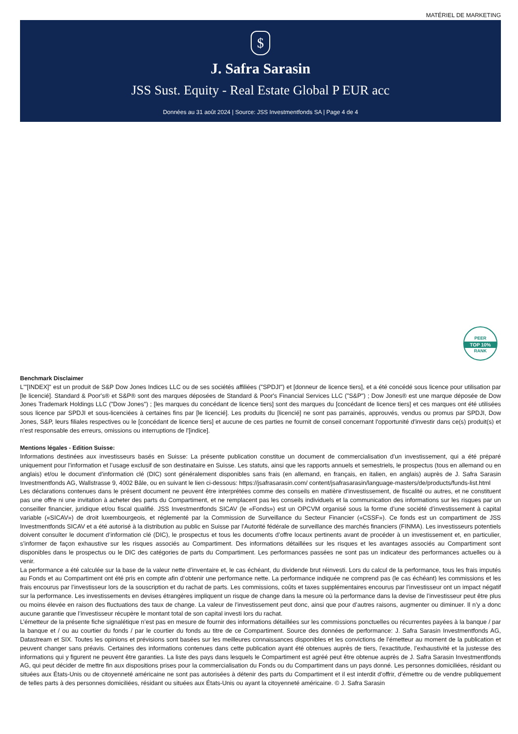MATÉRIEL DE MARKETING
$
J. Safra Sarasin
JSS Sust. Equity - Real Estate Global P EUR acc
Données au 31 août 2024 | Source: JSS Investmentfonds SA | Page 4 de 4
PEER
TOP 10%
RANK
Benchmark Disclaimer
L'"[INDEX]" est un produit de S&P Dow Jones Indices LLC ou de ses sociétés affiliées ("SPDJI") et [donneur de licence tiers], et a été concédé sous licence pour utilisation par [le licencié]. Standard & Poor's® et S&P® sont des marques déposées de Standard & Poor's Financial Services LLC ("S&P") ; Dow Jones® est une marque déposée de Dow Jones Trademark Holdings LLC ("Dow Jones") ; [les marques du concédant de licence tiers] sont des marques du [concédant de licence tiers] et ces marques ont été utilisées sous licence par SPDJI et sous-licenciées à certaines fins par [le licencié]. Les produits du [licencié] ne sont pas parrainés, approuvés, vendus ou promus par SPDJI, Dow Jones, S&P, leurs filiales respectives ou le [concédant de licence tiers] et aucune de ces parties ne fournit de conseil concernant l'opportunité d'investir dans ce(s) produit(s) et n'est responsable des erreurs, omissions ou interruptions de l'[indice].
Mentions légales - Edition Suisse:
Informations destinées aux investisseurs basés en Suisse: La présente publication constitue un document de commercialisation d’un investissement, qui a été préparé uniquement pour l’information et l’usage exclusif de son destinataire en Suisse. Les statuts, ainsi que les rapports annuels et semestriels, le prospectus (tous en allemand ou en anglais) et/ou le document d’information clé (DIC) sont généralement disponibles sans frais (en allemand, en français, en italien, en anglais) auprès de J. Safra Sarasin Investmentfonds AG, Wallstrasse 9, 4002 Bâle, ou en suivant le lien ci-dessous: https://jsafrasarasin.com/ content/jsafrasarasin/language-masters/de/products/funds-list.html
Les déclarations contenues dans le présent document ne peuvent être interprétées comme des conseils en matière d’investissement, de fiscalité ou autres, et ne constituent pas une offre ni une invitation à acheter des parts du Compartiment, et ne remplacent pas les conseils individuels et la communication des informations sur les risques par un conseiller financier, juridique et/ou fiscal qualifié. JSS Investmentfonds SICAV (le «Fonds») est un OPCVM organisé sous la forme d’une société d’investissement à capital variable («SICAV») de droit luxembourgeois, et réglementé par la Commission de Surveillance du Secteur Financier («CSSF»). Ce fonds est un compartiment de JSS Investmentfonds SICAV et a été autorisé à la distribution au public en Suisse par l’Autorité fédérale de surveillance des marchés financiers (FINMA). Les investisseurs potentiels doivent consulter le document d’information clé (DIC), le prospectus et tous les documents d’offre locaux pertinents avant de procéder à un investissement et, en particulier, s’informer de façon exhaustive sur les risques associés au Compartiment. Des informations détaillées sur les risques et les avantages associés au Compartiment sont disponibles dans le prospectus ou le DIC des catégories de parts du Compartiment. Les performances passées ne sont pas un indicateur des performances actuelles ou à venir.
La performance a été calculée sur la base de la valeur nette d’inventaire et, le cas échéant, du dividende brut réinvesti. Lors du calcul de la performance, tous les frais imputés au Fonds et au Compartiment ont été pris en compte afin d’obtenir une performance nette. La performance indiquée ne comprend pas (le cas échéant) les commissions et les frais encourus par l’investisseur lors de la souscription et du rachat de parts. Les commissions, coûts et taxes supplémentaires encourus par l’investisseur ont un impact négatif sur la performance. Les investissements en devises étrangères impliquent un risque de change dans la mesure où la performance dans la devise de l’investisseur peut être plus ou moins élevée en raison des fluctuations des taux de change. La valeur de l’investissement peut donc, ainsi que pour d’autres raisons, augmenter ou diminuer. Il n’y a donc aucune garantie que l’investisseur récupère le montant total de son capital investi lors du rachat.
L’émetteur de la présente fiche signalétique n’est pas en mesure de fournir des informations détaillées sur les commissions ponctuelles ou récurrentes payées à la banque / par la banque et / ou au courtier du fonds / par le courtier du fonds au titre de ce Compartiment. Source des données de performance: J. Safra Sarasin Investmentfonds AG, Datastream et SIX. Toutes les opinions et prévisions sont basées sur les meilleures connaissances disponibles et les convictions de l’émetteur au moment de la publication et peuvent changer sans préavis. Certaines des informations contenues dans cette publication ayant été obtenues auprès de tiers, l’exactitude, l’exhaustivité et la justesse des informations qui y figurent ne peuvent être garanties. La liste des pays dans lesquels le Compartiment est agréé peut être obtenue auprès de J. Safra Sarasin Investmentfonds AG, qui peut décider de mettre fin aux dispositions prises pour la commercialisation du Fonds ou du Compartiment dans un pays donné. Les personnes domiciliées, résidant ou situées aux États-Unis ou de citoyenneté américaine ne sont pas autorisées à détenir des parts du Compartiment et il est interdit d’offrir, d’émettre ou de vendre publiquement de telles parts à des personnes domiciliées, résidant ou situées aux États-Unis ou ayant la citoyenneté américaine. © J. Safra Sarasin